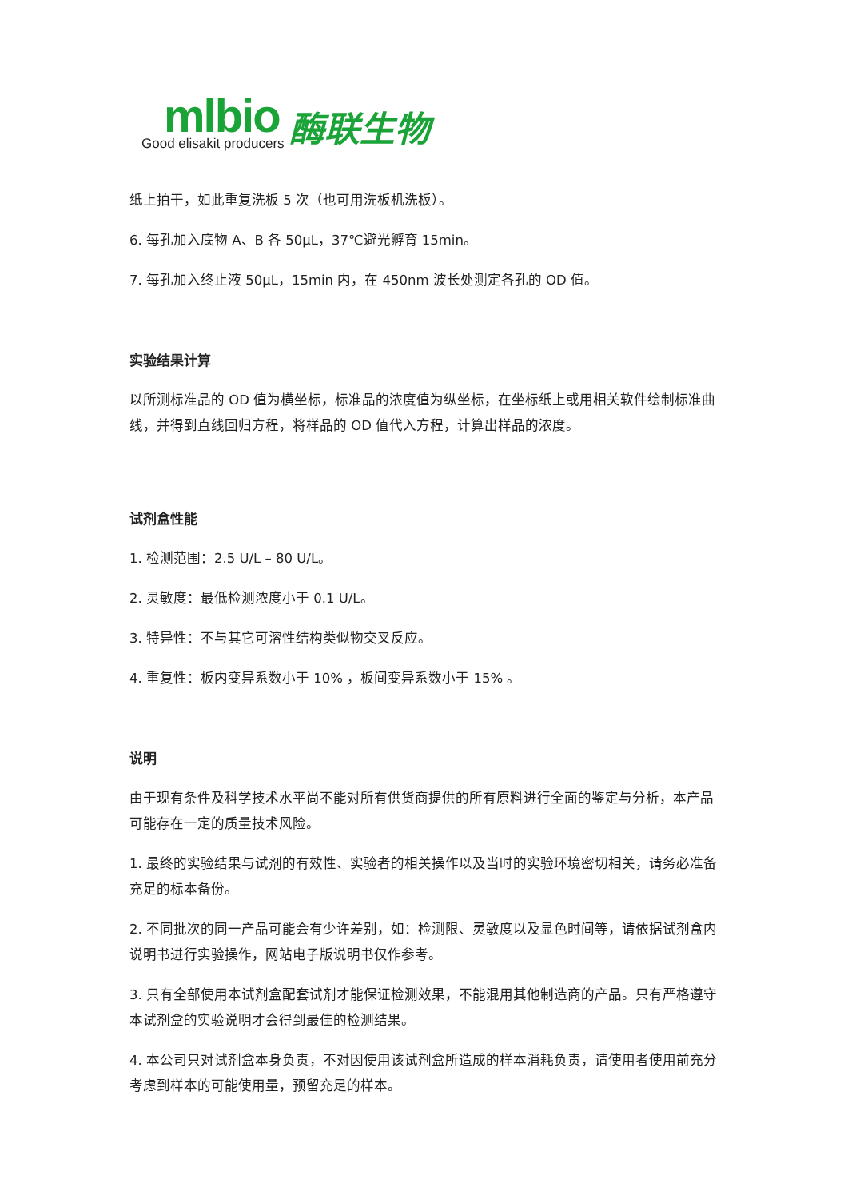mlbio
Good elisakit producers
酶联生物
纸上拍干，如此重复洗板 5 次（也可用洗板机洗板）。
6. 每孔加入底物 A、B 各 50μL，37℃避光孵育 15min。
7. 每孔加入终止液 50μL，15min 内，在 450nm 波长处测定各孔的 OD 值。
实验结果计算
以所测标准品的 OD 值为横坐标，标准品的浓度值为纵坐标，在坐标纸上或用相关软件绘制标准曲线，并得到直线回归方程，将样品的 OD 值代入方程，计算出样品的浓度。
试剂盒性能
1. 检测范围：2.5 U/L – 80 U/L。
2. 灵敏度：最低检测浓度小于 0.1 U/L。
3. 特异性：不与其它可溶性结构类似物交叉反应。
4. 重复性：板内变异系数小于 10% ，板间变异系数小于 15% 。
说明
由于现有条件及科学技术水平尚不能对所有供货商提供的所有原料进行全面的鉴定与分析，本产品可能存在一定的质量技术风险。
1. 最终的实验结果与试剂的有效性、实验者的相关操作以及当时的实验环境密切相关，请务必准备充足的标本备份。
2. 不同批次的同一产品可能会有少许差别，如：检测限、灵敏度以及显色时间等，请依据试剂盒内说明书进行实验操作，网站电子版说明书仅作参考。
3. 只有全部使用本试剂盒配套试剂才能保证检测效果，不能混用其他制造商的产品。只有严格遵守本试剂盒的实验说明才会得到最佳的检测结果。
4. 本公司只对试剂盒本身负责，不对因使用该试剂盒所造成的样本消耗负责，请使用者使用前充分考虑到样本的可能使用量，预留充足的样本。